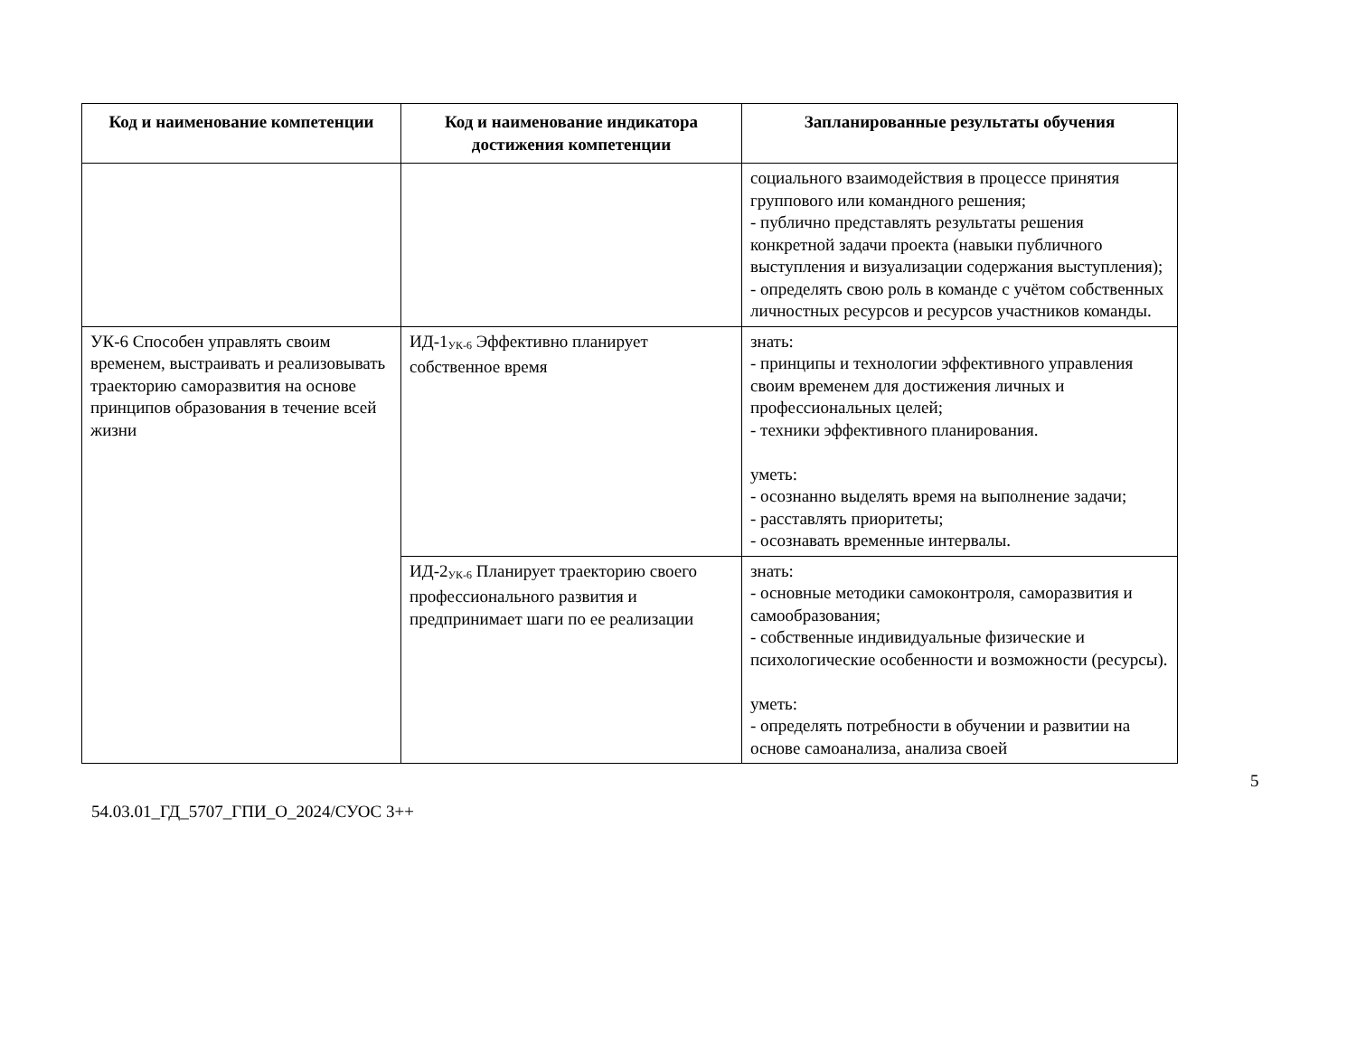| Код и наименование компетенции | Код и наименование индикатора достижения компетенции | Запланированные результаты обучения |
| --- | --- | --- |
| | | социального взаимодействия в процессе принятия группового или командного решения; - публично представлять результаты решения конкретной задачи проекта (навыки публичного выступления и визуализации содержания выступления); - определять свою роль в команде с учётом собственных личностных ресурсов и ресурсов участников команды. |
| УК-6 Способен управлять своим временем, выстраивать и реализовывать траекторию саморазвития на основе принципов образования в течение всей жизни | ИД-1<sub>УК-6</sub> Эффективно планирует собственное время | знать: - принципы и технологии эффективного управления своим временем для достижения личных и профессиональных целей; - техники эффективного планирования. уметь: - осознанно выделять время на выполнение задачи; - расставлять приоритеты; - осознавать временные интервалы. |
| | ИД-2<sub>УК-6</sub> Планирует траекторию своего профессионального развития и предпринимает шаги по ее реализации | знать: - основные методики самоконтроля, саморазвития и самообразования; - собственные индивидуальные физические и психологические особенности и возможности (ресурсы). уметь: - определять потребности в обучении и развитии на основе самоанализа, анализа своей |
5
54.03.01_ГД_5707_ГПИ_О_2024/СУОС 3++